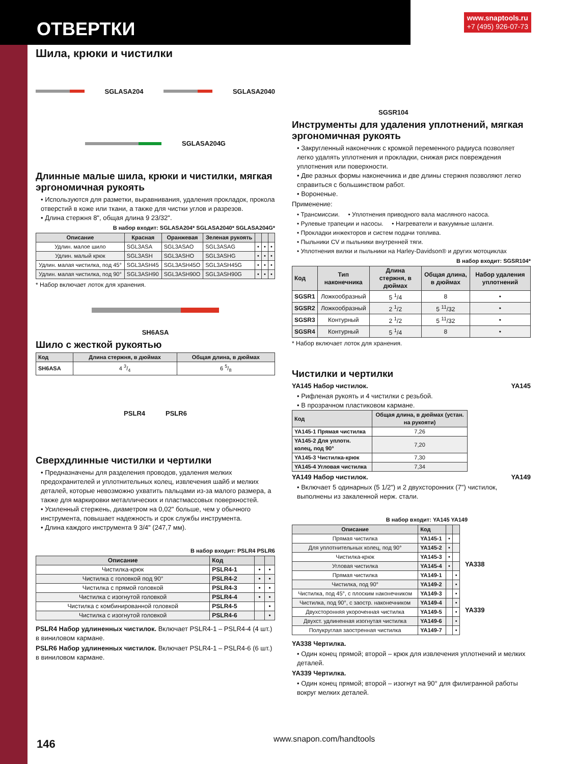ОТВЕРТКИ
www.snaptools.ru
+7 (495) 926-07-73
Шила, крюки и чистилки
SGLASA204 SGLASA2040
SGLASA204G
Длинные малые шила, крюки и чистилки, мягкая эргономичная рукоять
• Используются для разметки, выравнивания, удаления прокладок, прокола отверстий в коже или ткани, а также для чистки углов и разрезов.
• Длина стержня 8", общая длина 9 23/32".
В набор входит: SGLASA204* SGLASA2040* SGLASA204G*
| Описание | Красная | Оранжевая | Зеленая рукоять | | | |
| --- | --- | --- | --- | --- | --- | --- |
| Удлин. малое шило | SGL3ASA | SGL3ASAO | SGL3ASAG | • | • | • |
| Удлин. малый крюк | SGL3ASH | SGL3ASHO | SGL3ASHG | • | • | • |
| Удлин. малая чистилка, под 45° | SGL3ASH45 | SGL3ASH45O | SGL3ASH45G | • | • | • |
| Удлин. малая чистилка, под 90° | SGL3ASH90 | SGL3ASH90O | SGL3ASH90G | • | • | • |
* Набор включает лоток для хранения.
SH6ASA
Шило с жесткой рукоятью
| Код | Длина стержня, в дюймах | Общая длина, в дюймах |
| --- | --- | --- |
| SH6ASA | 4 3/4 | 6 5/8 |
PSLR4 PSLR6
Сверхдлинные чистилки и чертилки
• Предназначены для разделения проводов, удаления мелких предохранителей и уплотнительных колец, извлечения шайб и мелких деталей, которые невозможно ухватить пальцами из-за малого размера, а также для маркировки металлических и пластмассовых поверхностей.
• Усиленный стержень, диаметром на 0,02" больше, чем у обычного инструмента, повышает надежность и срок службы инструмента.
• Длина каждого инструмента 9 3/4" (247,7 мм).
В набор входит: PSLR4 PSLR6
| Описание | Код | | |
| --- | --- | --- | --- |
| Чистилка-крюк | PSLR4-1 | • | • |
| Чистилка с головкой под 90° | PSLR4-2 | • | • |
| Чистилка с прямой головкой | PSLR4-3 | • | • |
| Чистилка с изогнутой головкой | PSLR4-4 | • | • |
| Чистилка с комбинированной головкой | PSLR4-5 | | • |
| Чистилка с изогнутой головкой | PSLR4-6 | | • |
PSLR4 Набор удлиненных чистилок. Включает PSLR4-1 – PSLR4-4 (4 шт.) в виниловом кармане.
PSLR6 Набор удлиненных чистилок. Включает PSLR4-1 – PSLR4-6 (6 шт.) в виниловом кармане.
SGSR104
Инструменты для удаления уплотнений, мягкая эргономичная рукоять
• Закругленный наконечник с кромкой переменного радиуса позволяет легко удалять уплотнения и прокладки, снижая риск повреждения уплотнения или поверхности.
• Две разных формы наконечника и две длины стержня позволяют легко справиться с большинством работ.
• Вороненые.
Применение:
• Трансмиссии. • Уплотнения приводного вала масляного насоса.
• Рулевые трапеции и насосы. • Нагреватели и вакуумные шланги.
• Прокладки инжекторов и систем подачи топлива.
• Пыльники CV и пыльники внутренней тяги.
• Уплотнения вилки и пыльники на Harley-Davidson® и других мотоциклах
В набор входит: SGSR104*
| Код | Тип наконечника | Длина стержня, в дюймах | Общая длина, в дюймах | Набор удаления уплотнений |
| --- | --- | --- | --- | --- |
| SGSR1 | Ложкообразный | 5 <sup>1</sup>/4 | 8 | • |
| SGSR2 | Ложкообразный | 2 <sup>1</sup>/2 | 5 <sup>11</sup>/32 | • |
| SGSR3 | Контурный | 2 <sup>1</sup>/2 | 5 <sup>11</sup>/32 | • |
| SGSR4 | Контурный | 5 <sup>1</sup>/4 | 8 | • |
* Набор включает лоток для хранения.
Чистилки и чертилки
YA145 Набор чистилок. YA145
• Рифленая рукоять и 4 чистилки с резьбой.
• В прозрачном пластиковом кармане.
| Код | Общая длина, в дюймах (устан. на рукояти) |
| --- | --- |
| YA145-1 Прямая чистилка | 7,26 |
| YA145-2 Для уплотн. колец, под 90° | 7,20 |
| YA145-3 Чистилка-крюк | 7,30 |
| YA145-4 Угловая чистилка | 7,34 |
YA149 Набор чистилок. YA149
• Включает 5 одинарных (5 1/2") и 2 двухсторонних (7") чистилок, выполнены из закаленной нерж. стали.
В набор входит: YA145 YA149
| Описание | Код | | |
| --- | --- | --- | --- |
| Прямая чистилка | YA145-1 | • | |
| Для уплотнительных колец, под 90° | YA145-2 | • | |
| Чистилка-крюк | YA145-3 | • | |
| Угловая чистилка | YA145-4 | • | |
| Прямая чистилка | YA149-1 | | • |
| Чистилка, под 90° | YA149-2 | | • |
| Чистилка, под 45°, с плоским наконечником | YA149-3 | | • |
| Чистилка, под 90°, с заостр. наконечником | YA149-4 | | • |
| Двухсторонняя укороченная чистилка | YA149-5 | | • |
| Двухст. удлиненная изогнутая чистилка | YA149-6 | | • |
| Полукруглая заостренная чистилка | YA149-7 | | • |
YA338
YA339
YA338 Чертилка.
• Один конец прямой; второй – крюк для извлечения уплотнений и мелких деталей.
YA339 Чертилка.
• Один конец прямой; второй – изогнут на 90° для филигранной работы вокруг мелких деталей.
146 www.snapon.com/handtools